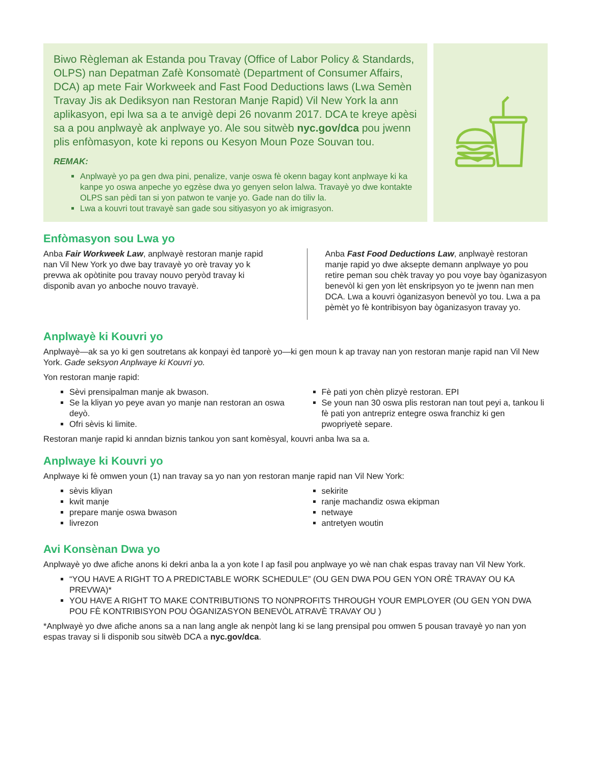Biwo Règleman ak Estanda pou Travay (Office of Labor Policy & Standards, OLPS) nan Depatman Zafè Konsomatè (Department of Consumer Affairs, DCA) ap mete Fair Workweek and Fast Food Deductions laws (Lwa Semèn Travay Jis ak Dediksyon nan Restoran Manje Rapid) Vil New York la ann aplikasyon, epi lwa sa a te anvigè depi 26 novanm 2017. DCA te kreye apèsi sa a pou anplwayè ak anplwaye yo. Ale sou sitwèb nyc.gov/dca pou jwenn plis enfòmasyon, kote ki repons ou Kesyon Moun Poze Souvan tou.
REMAK:
Anplwayè yo pa gen dwa pini, penalize, vanje oswa fè okenn bagay kont anplwaye ki ka kanpe yo oswa anpeche yo egzèse dwa yo genyen selon lalwa. Travayè yo dwe kontakte OLPS san pèdi tan si yon patwon te vanje yo. Gade nan do tiliv la.
Lwa a kouvri tout travayè san gade sou sitiyasyon yo ak imigrasyon.
Enfòmasyon sou Lwa yo
Anba Fair Workweek Law, anplwayè restoran manje rapid nan Vil New York yo dwe bay travayè yo orè travay yo k prevwa ak opòtinite pou travay nouvo peryòd travay ki disponib avan yo anboche nouvo travayè.
Anba Fast Food Deductions Law, anplwayè restoran manje rapid yo dwe aksepte demann anplwaye yo pou retire peman sou chèk travay yo pou voye bay òganizasyon benevòl ki gen yon lèt enskripsyon yo te jwenn nan men DCA. Lwa a kouvri òganizasyon benevòl yo tou. Lwa a pa pèmèt yo fè kontribisyon bay òganizasyon travay yo.
Anplwayè ki Kouvri yo
Anplwayè—ak sa yo ki gen soutretans ak konpayi èd tanporè yo—ki gen moun k ap travay nan yon restoran manje rapid nan Vil New York. Gade seksyon Anplwaye ki Kouvri yo.
Yon restoran manje rapid:
Sèvi prensipalman manje ak bwason.
Se la kliyan yo peye avan yo manje nan restoran an oswa deyò.
Ofri sèvis ki limite.
Fè pati yon chèn plizyè restoran. EPI
Se youn nan 30 oswa plis restoran nan tout peyi a, tankou li fè pati yon antrepriz entegre oswa franchiz ki gen pwopriyetè separe.
Restoran manje rapid ki anndan biznis tankou yon sant komèsyal, kouvri anba lwa sa a.
Anplwaye ki Kouvri yo
Anplwaye ki fè omwen youn (1) nan travay sa yo nan yon restoran manje rapid nan Vil New York:
sèvis kliyan
kwit manje
prepare manje oswa bwason
livrezon
sekirite
ranje machandiz oswa ekipman
netwaye
antretyen woutin
Avi Konsènan Dwa yo
Anplwayè yo dwe afiche anons ki dekri anba la a yon kote l ap fasil pou anplwaye yo wè nan chak espas travay nan Vil New York.
“YOU HAVE A RIGHT TO A PREDICTABLE WORK SCHEDULE” (OU GEN DWA POU GEN YON ORÈ TRAVAY OU KA PREVWA)*
YOU HAVE A RIGHT TO MAKE CONTRIBUTIONS TO NONPROFITS THROUGH YOUR EMPLOYER (OU GEN YON DWA POU FÈ KONTRIBISYON POU ÒGANIZASYON BENEVÒL ATRAVÈ TRAVAY OU )
*Anplwayè yo dwe afiche anons sa a nan lang angle ak nenpòt lang ki se lang prensipal pou omwen 5 pousan travayè yo nan yon espas travay si li disponib sou sitwèb DCA a nyc.gov/dca.